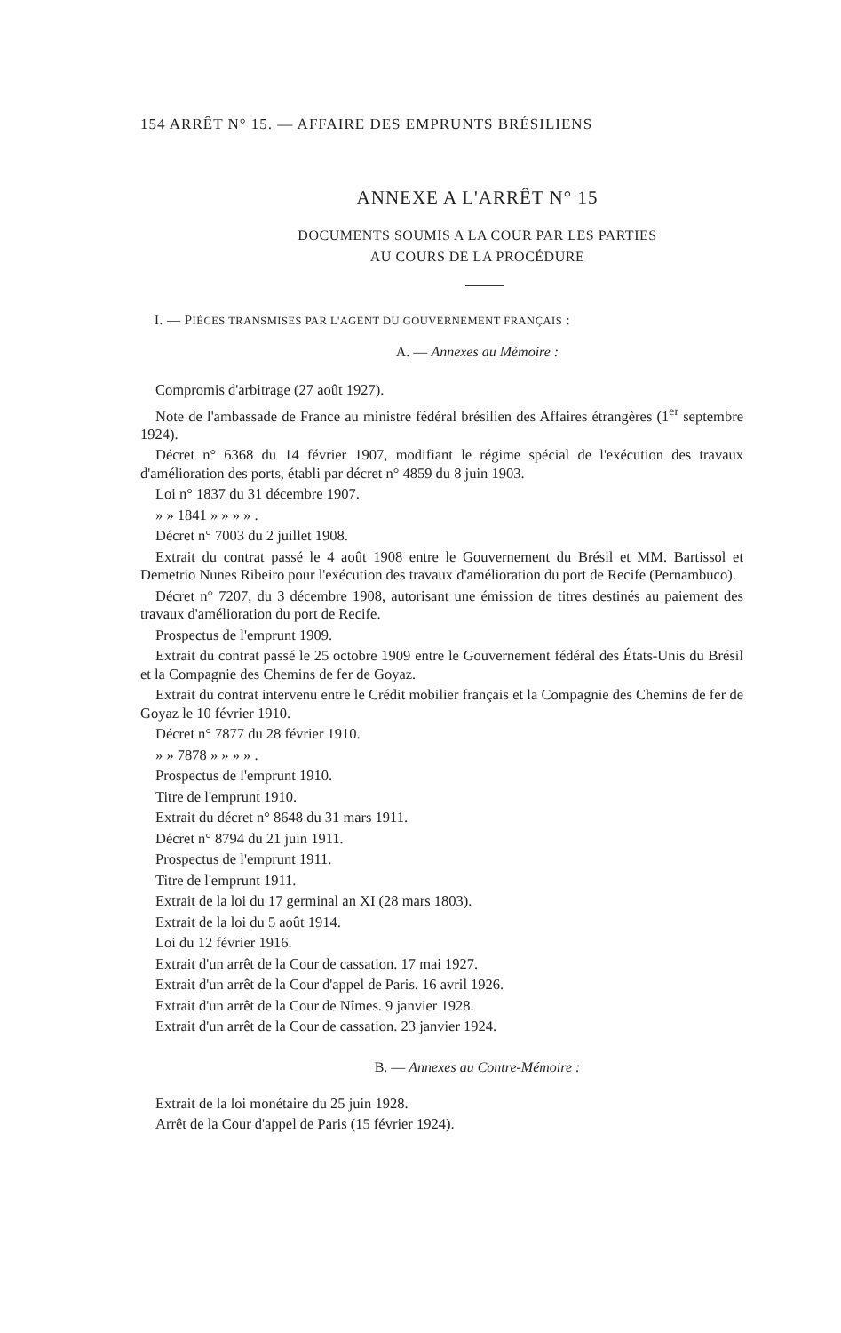154 ARRÊT N° 15. — AFFAIRE DES EMPRUNTS BRÉSILIENS
ANNEXE A L'ARRÊT N° 15
DOCUMENTS SOUMIS A LA COUR PAR LES PARTIES
AU COURS DE LA PROCÉDURE
I. — PIÈCES TRANSMISES PAR L'AGENT DU GOUVERNEMENT FRANÇAIS :
A. — Annexes au Mémoire :
Compromis d'arbitrage (27 août 1927).
Note de l'ambassade de France au ministre fédéral brésilien des Affaires étrangères (1<sup>er</sup> septembre 1924).
Décret n° 6368 du 14 février 1907, modifiant le régime spécial de l'exécution des travaux d'amélioration des ports, établi par décret n° 4859 du 8 juin 1903.
Loi n° 1837 du 31 décembre 1907.
» » 1841 » » » » .
Décret n° 7003 du 2 juillet 1908.
Extrait du contrat passé le 4 août 1908 entre le Gouvernement du Brésil et MM. Bartissol et Demetrio Nunes Ribeiro pour l'exécution des travaux d'amélioration du port de Recife (Pernambuco).
Décret n° 7207, du 3 décembre 1908, autorisant une émission de titres destinés au paiement des travaux d'amélioration du port de Recife.
Prospectus de l'emprunt 1909.
Extrait du contrat passé le 25 octobre 1909 entre le Gouvernement fédéral des États-Unis du Brésil et la Compagnie des Chemins de fer de Goyaz.
Extrait du contrat intervenu entre le Crédit mobilier français et la Compagnie des Chemins de fer de Goyaz le 10 février 1910.
Décret n° 7877 du 28 février 1910.
» » 7878 » » » » .
Prospectus de l'emprunt 1910.
Titre de l'emprunt 1910.
Extrait du décret n° 8648 du 31 mars 1911.
Décret n° 8794 du 21 juin 1911.
Prospectus de l'emprunt 1911.
Titre de l'emprunt 1911.
Extrait de la loi du 17 germinal an XI (28 mars 1803).
Extrait de la loi du 5 août 1914.
Loi du 12 février 1916.
Extrait d'un arrêt de la Cour de cassation. 17 mai 1927.
Extrait d'un arrêt de la Cour d'appel de Paris. 16 avril 1926.
Extrait d'un arrêt de la Cour de Nîmes. 9 janvier 1928.
Extrait d'un arrêt de la Cour de cassation. 23 janvier 1924.
B. — Annexes au Contre-Mémoire :
Extrait de la loi monétaire du 25 juin 1928.
Arrêt de la Cour d'appel de Paris (15 février 1924).